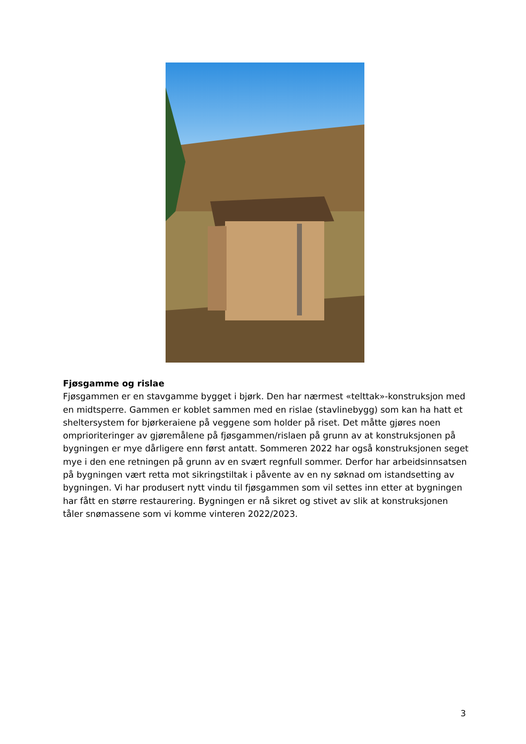Fjøsgamme og rislae
Fjøsgammen er en stavgamme bygget i bjørk. Den har nærmest «telttak»-konstruksjon med en midtsperre. Gammen er koblet sammen med en rislae (stavlinebygg) som kan ha hatt et sheltersystem for bjørkeraiene på veggene som holder på riset. Det måtte gjøres noen omprioriteringer av gjøremålene på fjøsgammen/rislaen på grunn av at konstruksjonen på bygningen er mye dårligere enn først antatt. Sommeren 2022 har også konstruksjonen seget mye i den ene retningen på grunn av en svært regnfull sommer. Derfor har arbeidsinnsatsen på bygningen vært retta mot sikringstiltak i påvente av en ny søknad om istandsetting av bygningen. Vi har produsert nytt vindu til fjøsgammen som vil settes inn etter at bygningen har fått en større restaurering. Bygningen er nå sikret og stivet av slik at konstruksjonen tåler snømassene som vi komme vinteren 2022/2023.
3